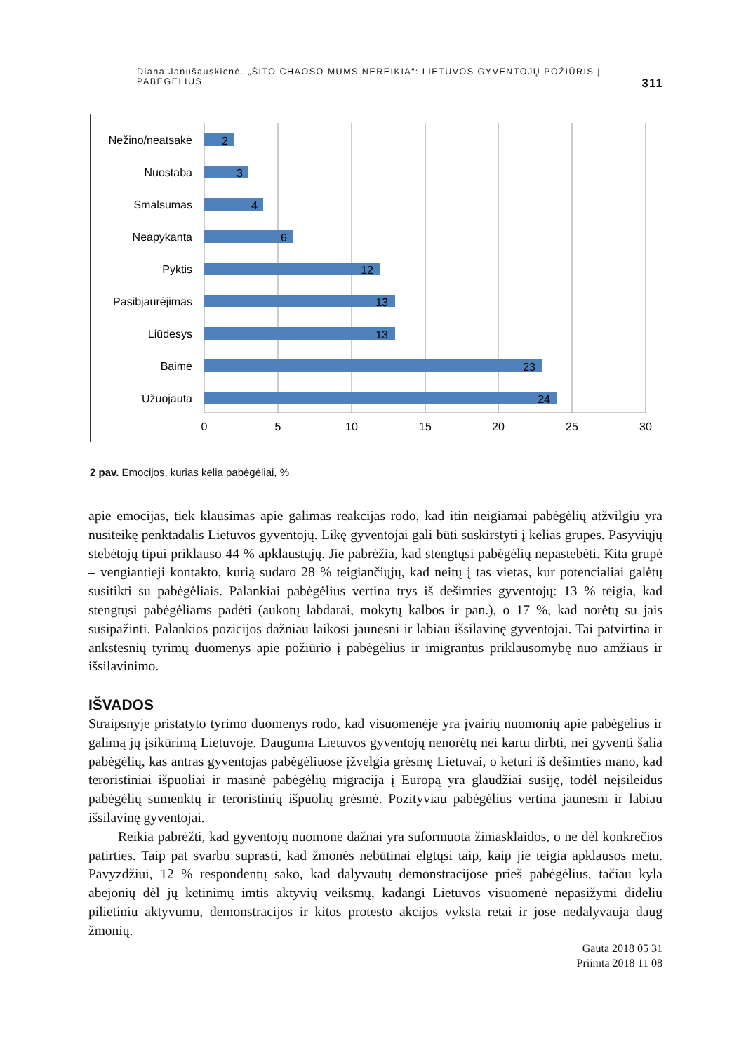Diana Janušauskienė. „ŠITO CHAOSO MUMS NEREIKIA“: LIETUVOS GYVENTOJŲ POŽIŪRIS Į PABĖGĖLIUS 311
Nežino/neatsakė
Nuostaba
Smalsumas
Neapykanta
Pyktis
Pasibjaurėjimas
Liūdesys
Baimė
Užuojauta
2
3
4
6
12
13
13
23
24
0
5
10
15
20
25
30
2 pav. Emocijos, kurias kelia pabėgėliai, %
apie emocijas, tiek klausimas apie galimas reakcijas rodo, kad itin neigiamai pabėgėlių atžvilgiu yra nusiteikę penktadalis Lietuvos gyventojų. Likę gyventojai gali būti suskirstyti į kelias grupes. Pasyviųjų stebėtojų tipui priklauso 44 % apklaustųjų. Jie pabrėžia, kad stengtųsi pabėgėlių nepastebėti. Kita grupė – vengiantieji kontakto, kurią sudaro 28 % teigiančiųjų, kad neitų į tas vietas, kur potencialiai galėtų susitikti su pabėgėliais. Palankiai pabėgėlius vertina trys iš dešimties gyventojų: 13 % teigia, kad stengtųsi pabėgėliams padėti (aukotų labdarai, mokytų kalbos ir pan.), o 17 %, kad norėtų su jais susipažinti. Palankios pozicijos dažniau laikosi jaunesni ir labiau išsilavinę gyventojai. Tai patvirtina ir ankstesnių tyrimų duomenys apie požiūrio į pabėgėlius ir imigrantus priklausomybę nuo amžiaus ir išsilavinimo.
IŠVADOS
Straipsnyje pristatyto tyrimo duomenys rodo, kad visuomenėje yra įvairių nuomonių apie pabėgėlius ir galimą jų įsikūrimą Lietuvoje. Dauguma Lietuvos gyventojų nenorėtų nei kartu dirbti, nei gyventi šalia pabėgėlių, kas antras gyventojas pabėgėliuose įžvelgia grėsmę Lietuvai, o keturi iš dešimties mano, kad teroristiniai išpuoliai ir masinė pabėgėlių migracija į Europą yra glaudžiai susiję, todėl neįsileidus pabėgėlių sumenktų ir teroristinių išpuolių grėsmė. Pozityviau pabėgėlius vertina jaunesni ir labiau išsilavinę gyventojai.
Reikia pabrėžti, kad gyventojų nuomonė dažnai yra suformuota žiniasklaidos, o ne dėl konkrečios patirties. Taip pat svarbu suprasti, kad žmonės nebūtinai elgtųsi taip, kaip jie teigia apklausos metu. Pavyzdžiui, 12 % respondentų sako, kad dalyvautų demonstracijose prieš pabėgėlius, tačiau kyla abejonių dėl jų ketinimų imtis aktyvių veiksmų, kadangi Lietuvos visuomenė nepasižymi dideliu pilietiniu aktyvumu, demonstracijos ir kitos protesto akcijos vyksta retai ir jose nedalyvauja daug žmonių.
Gauta 2018 05 31
Priimta 2018 11 08